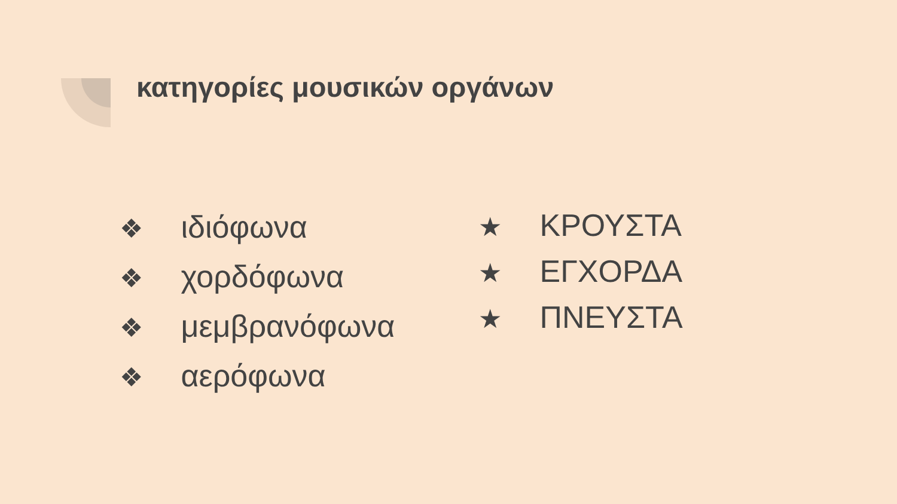κατηγορίες μουσικών οργάνων
❖ ιδιόφωνα
❖ χορδόφωνα
❖ μεμβρανόφωνα
❖ αερόφωνα
★ ΚΡΟΥΣΤΑ
★ ΕΓΧΟΡΔΑ
★ ΠΝΕΥΣΤΑ